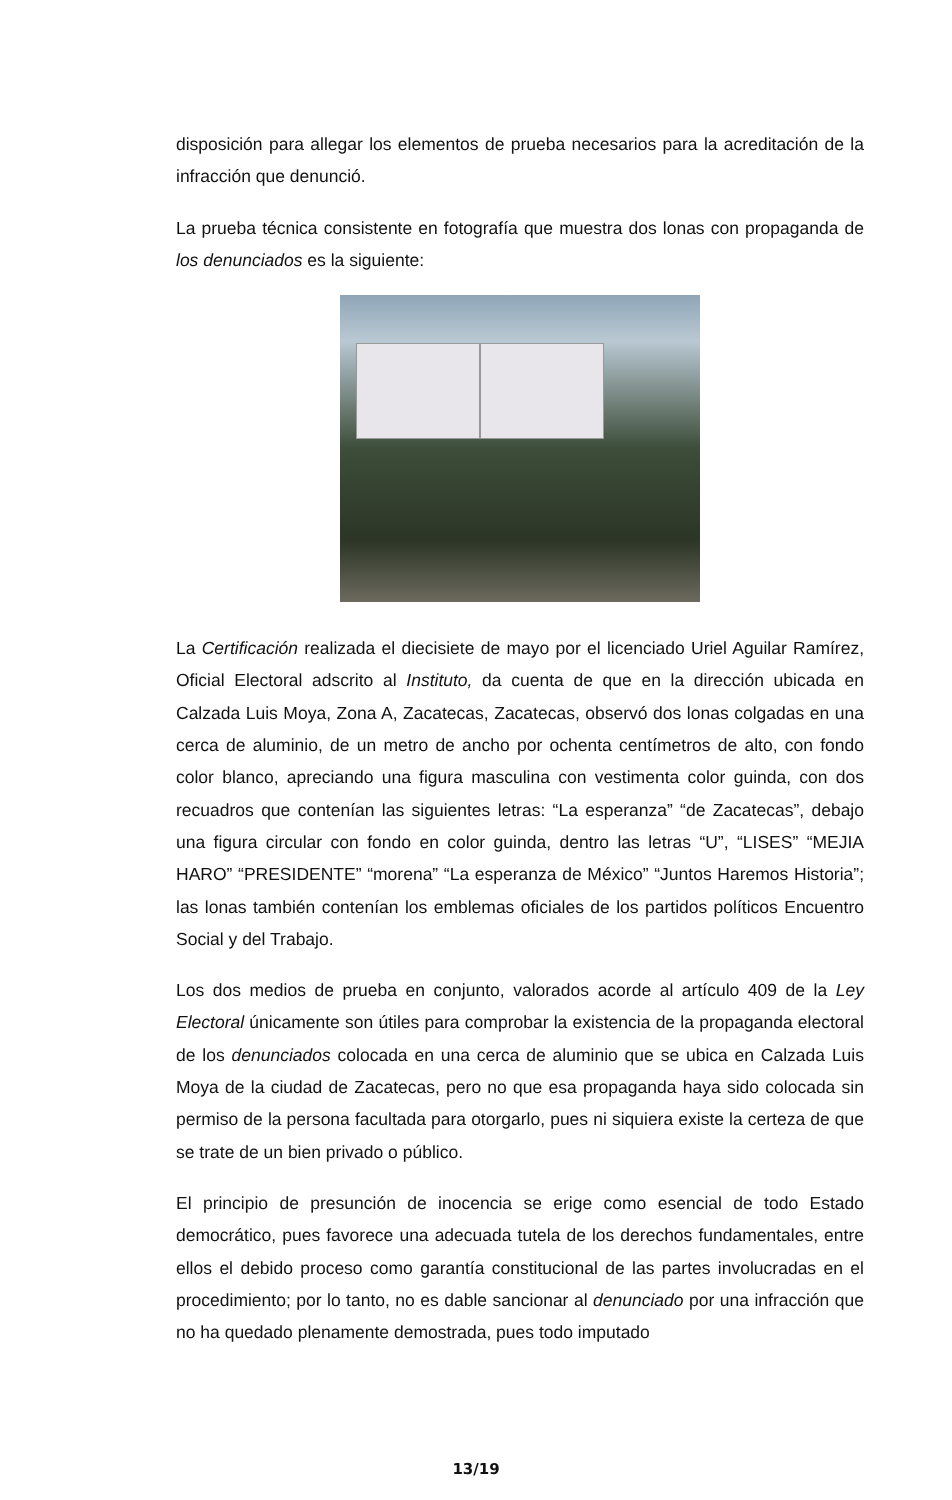disposición para allegar los elementos de prueba necesarios para la acreditación de la infracción que denunció.
La prueba técnica consistente en fotografía que muestra dos lonas con propaganda de los denunciados es la siguiente:
La Certificación realizada el diecisiete de mayo por el licenciado Uriel Aguilar Ramírez, Oficial Electoral adscrito al Instituto, da cuenta de que en la dirección ubicada en Calzada Luis Moya, Zona A, Zacatecas, Zacatecas, observó dos lonas colgadas en una cerca de aluminio, de un metro de ancho por ochenta centímetros de alto, con fondo color blanco, apreciando una figura masculina con vestimenta color guinda, con dos recuadros que contenían las siguientes letras: “La esperanza” “de Zacatecas”, debajo una figura circular con fondo en color guinda, dentro las letras “U”, “LISES” “MEJIA HARO” “PRESIDENTE” “morena” “La esperanza de México” “Juntos Haremos Historia”; las lonas también contenían los emblemas oficiales de los partidos políticos Encuentro Social y del Trabajo.
Los dos medios de prueba en conjunto, valorados acorde al artículo 409 de la Ley Electoral únicamente son útiles para comprobar la existencia de la propaganda electoral de los denunciados colocada en una cerca de aluminio que se ubica en Calzada Luis Moya de la ciudad de Zacatecas, pero no que esa propaganda haya sido colocada sin permiso de la persona facultada para otorgarlo, pues ni siquiera existe la certeza de que se trate de un bien privado o público.
El principio de presunción de inocencia se erige como esencial de todo Estado democrático, pues favorece una adecuada tutela de los derechos fundamentales, entre ellos el debido proceso como garantía constitucional de las partes involucradas en el procedimiento; por lo tanto, no es dable sancionar al denunciado por una infracción que no ha quedado plenamente demostrada, pues todo imputado
13/19